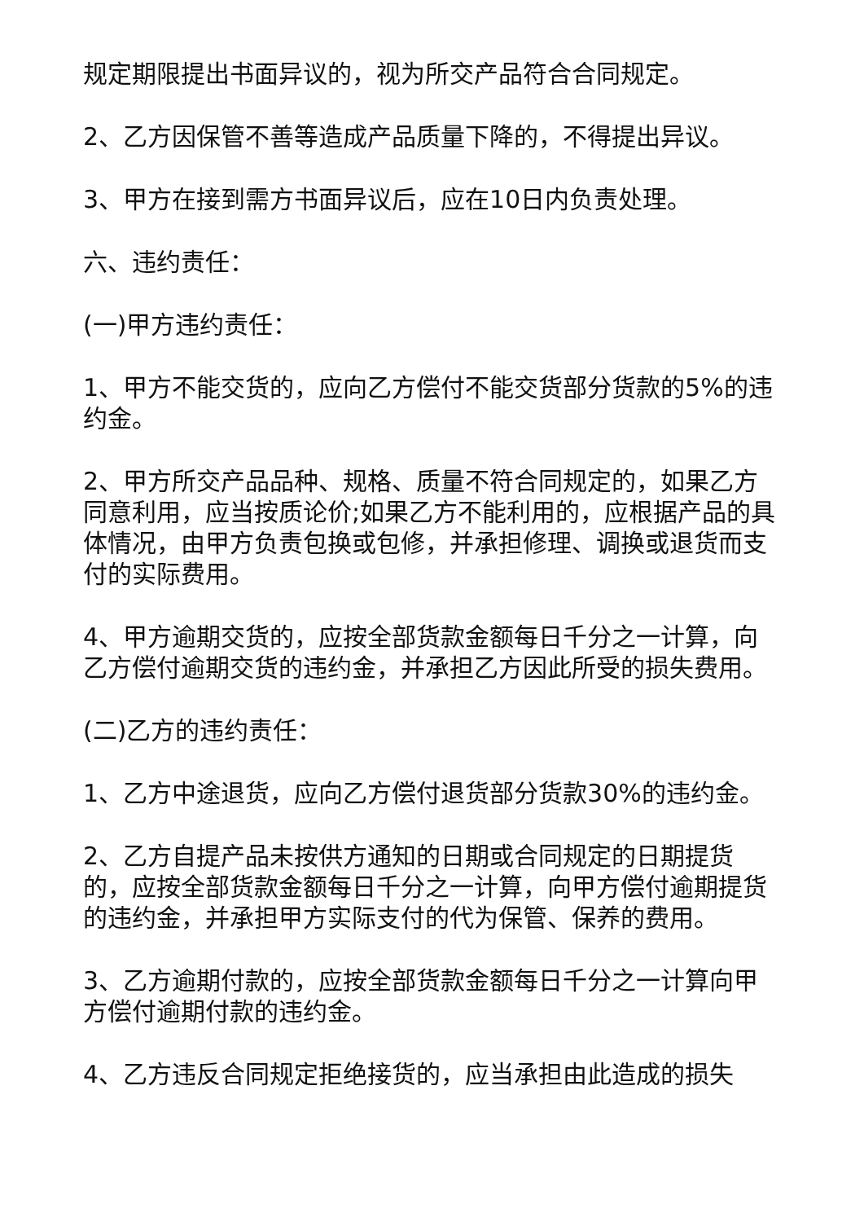规定期限提出书面异议的，视为所交产品符合合同规定。
2、乙方因保管不善等造成产品质量下降的，不得提出异议。
3、甲方在接到需方书面异议后，应在10日内负责处理。
六、违约责任：
(一)甲方违约责任：
1、甲方不能交货的，应向乙方偿付不能交货部分货款的5%的违约金。
2、甲方所交产品品种、规格、质量不符合同规定的，如果乙方同意利用，应当按质论价;如果乙方不能利用的，应根据产品的具体情况，由甲方负责包换或包修，并承担修理、调换或退货而支付的实际费用。
4、甲方逾期交货的，应按全部货款金额每日千分之一计算，向乙方偿付逾期交货的违约金，并承担乙方因此所受的损失费用。
(二)乙方的违约责任：
1、乙方中途退货，应向乙方偿付退货部分货款30%的违约金。
2、乙方自提产品未按供方通知的日期或合同规定的日期提货的，应按全部货款金额每日千分之一计算，向甲方偿付逾期提货的违约金，并承担甲方实际支付的代为保管、保养的费用。
3、乙方逾期付款的，应按全部货款金额每日千分之一计算向甲方偿付逾期付款的违约金。
4、乙方违反合同规定拒绝接货的，应当承担由此造成的损失